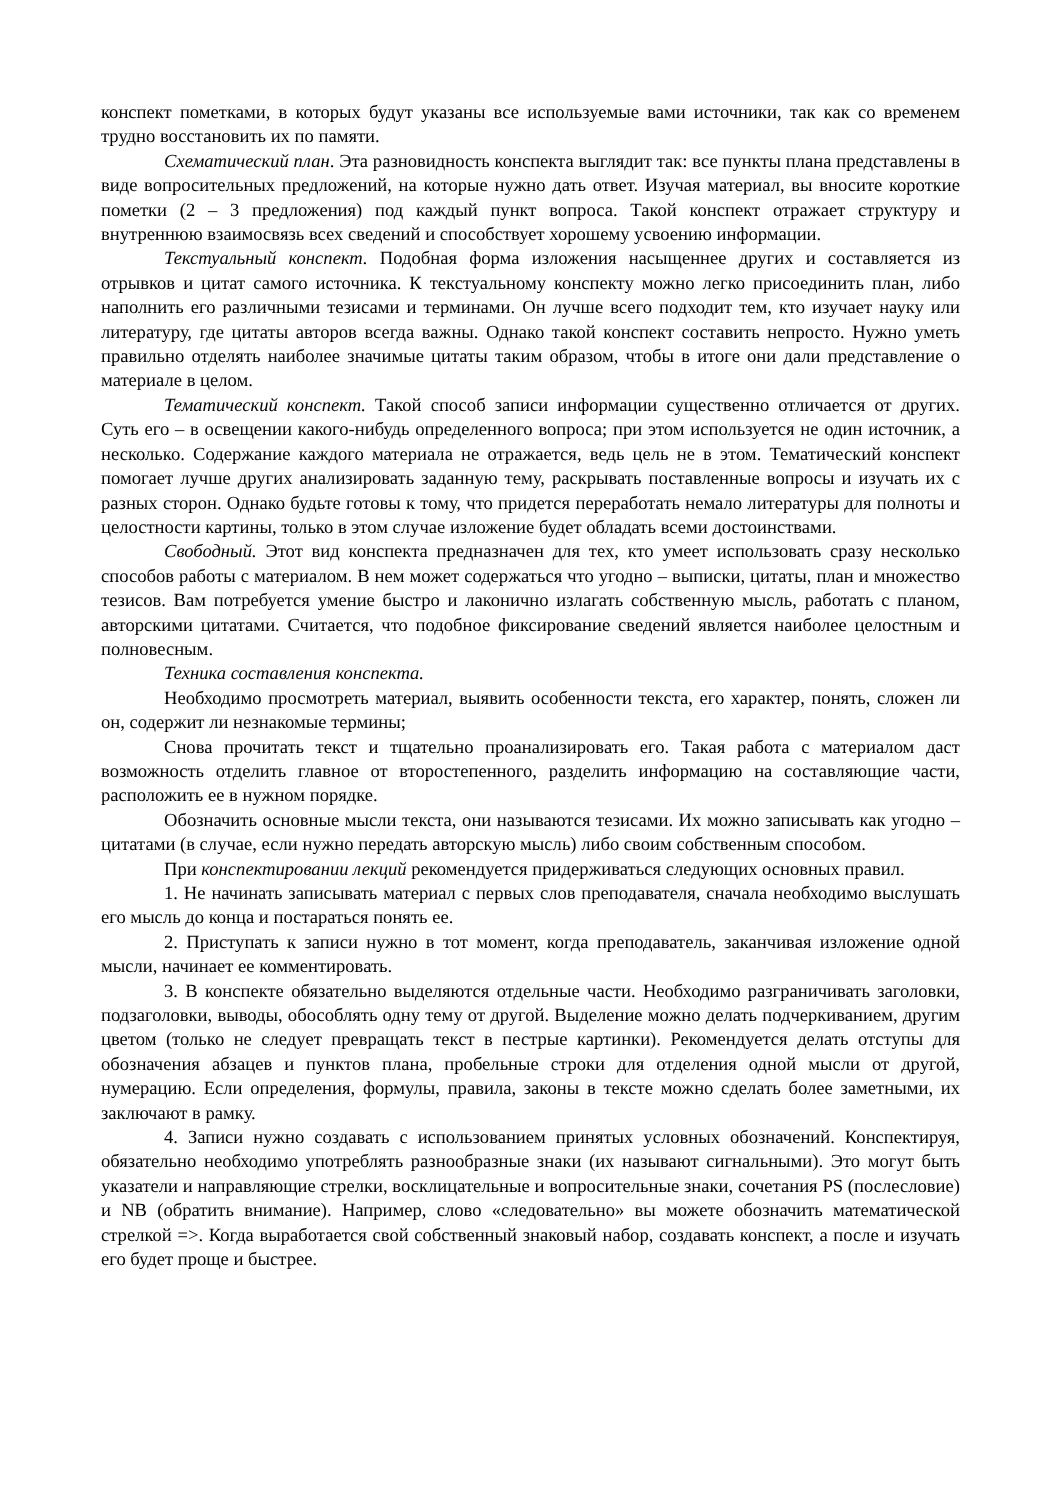конспект пометками, в которых будут указаны все используемые вами источники, так как со временем трудно восстановить их по памяти.
Схематический план. Эта разновидность конспекта выглядит так: все пункты плана представлены в виде вопросительных предложений, на которые нужно дать ответ. Изучая материал, вы вносите короткие пометки (2 – 3 предложения) под каждый пункт вопроса. Такой конспект отражает структуру и внутреннюю взаимосвязь всех сведений и способствует хорошему усвоению информации.
Текстуальный конспект. Подобная форма изложения насыщеннее других и составляется из отрывков и цитат самого источника. К текстуальному конспекту можно легко присоединить план, либо наполнить его различными тезисами и терминами. Он лучше всего подходит тем, кто изучает науку или литературу, где цитаты авторов всегда важны. Однако такой конспект составить непросто. Нужно уметь правильно отделять наиболее значимые цитаты таким образом, чтобы в итоге они дали представление о материале в целом.
Тематический конспект. Такой способ записи информации существенно отличается от других. Суть его – в освещении какого-нибудь определенного вопроса; при этом используется не один источник, а несколько. Содержание каждого материала не отражается, ведь цель не в этом. Тематический конспект помогает лучше других анализировать заданную тему, раскрывать поставленные вопросы и изучать их с разных сторон. Однако будьте готовы к тому, что придется переработать немало литературы для полноты и целостности картины, только в этом случае изложение будет обладать всеми достоинствами.
Свободный. Этот вид конспекта предназначен для тех, кто умеет использовать сразу несколько способов работы с материалом. В нем может содержаться что угодно – выписки, цитаты, план и множество тезисов. Вам потребуется умение быстро и лаконично излагать собственную мысль, работать с планом, авторскими цитатами. Считается, что подобное фиксирование сведений является наиболее целостным и полновесным.
Техника составления конспекта.
Необходимо просмотреть материал, выявить особенности текста, его характер, понять, сложен ли он, содержит ли незнакомые термины;
Снова прочитать текст и тщательно проанализировать его. Такая работа с материалом даст возможность отделить главное от второстепенного, разделить информацию на составляющие части, расположить ее в нужном порядке.
Обозначить основные мысли текста, они называются тезисами. Их можно записывать как угодно – цитатами (в случае, если нужно передать авторскую мысль) либо своим собственным способом.
При конспектировании лекций рекомендуется придерживаться следующих основных правил.
1. Не начинать записывать материал с первых слов преподавателя, сначала необходимо выслушать его мысль до конца и постараться понять ее.
2. Приступать к записи нужно в тот момент, когда преподаватель, заканчивая изложение одной мысли, начинает ее комментировать.
3. В конспекте обязательно выделяются отдельные части. Необходимо разграничивать заголовки, подзаголовки, выводы, обособлять одну тему от другой. Выделение можно делать подчеркиванием, другим цветом (только не следует превращать текст в пестрые картинки). Рекомендуется делать отступы для обозначения абзацев и пунктов плана, пробельные строки для отделения одной мысли от другой, нумерацию. Если определения, формулы, правила, законы в тексте можно сделать более заметными, их заключают в рамку.
4. Записи нужно создавать с использованием принятых условных обозначений. Конспектируя, обязательно необходимо употреблять разнообразные знаки (их называют сигнальными). Это могут быть указатели и направляющие стрелки, восклицательные и вопросительные знаки, сочетания PS (послесловие) и NB (обратить внимание). Например, слово «следовательно» вы можете обозначить математической стрелкой =>. Когда выработается свой собственный знаковый набор, создавать конспект, а после и изучать его будет проще и быстрее.